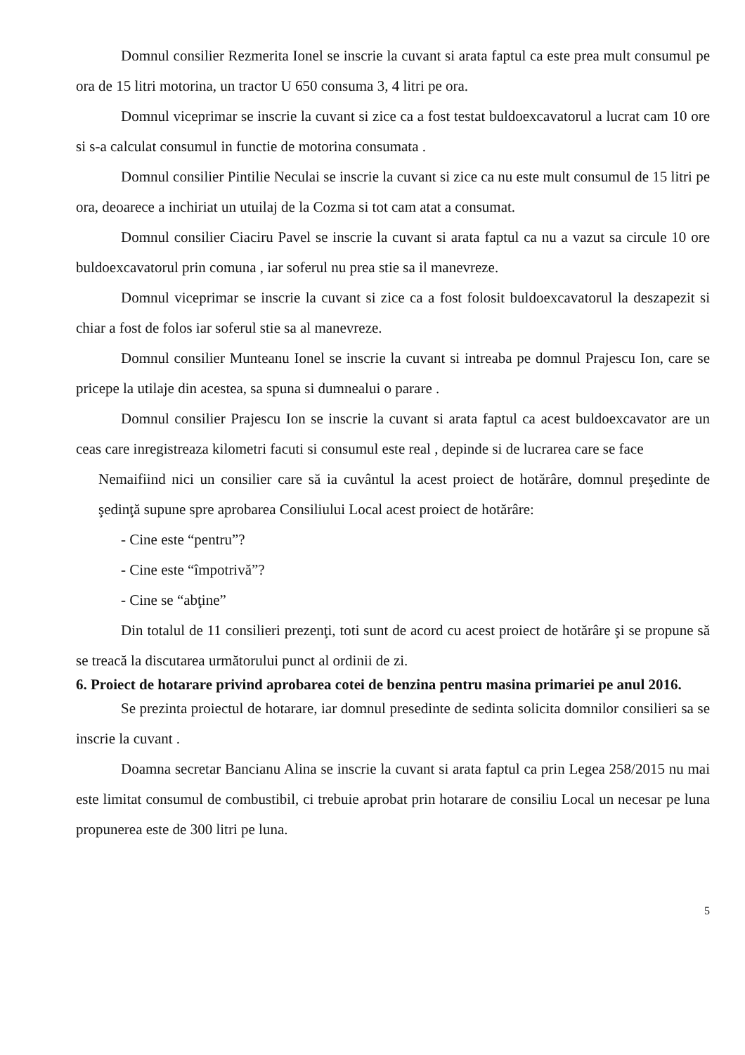Domnul consilier Rezmerita Ionel se inscrie la cuvant si arata faptul ca este prea mult consumul pe ora de 15 litri motorina, un tractor U 650 consuma 3, 4 litri pe ora.
Domnul viceprimar se inscrie la cuvant si zice ca a fost testat buldoexcavatorul a lucrat cam 10 ore si s-a calculat consumul in functie de motorina consumata .
Domnul consilier Pintilie Neculai se inscrie la cuvant si zice ca nu este mult consumul de 15 litri pe ora, deoarece a inchiriat un utuilaj de la Cozma si tot cam atat a consumat.
Domnul consilier Ciaciru Pavel se inscrie la cuvant si arata faptul ca nu a vazut sa circule 10 ore buldoexcavatorul prin comuna , iar soferul nu prea stie sa il manevreze.
Domnul viceprimar se inscrie la cuvant si zice ca a fost folosit buldoexcavatorul la deszapezit si chiar a fost de folos iar soferul stie sa al manevreze.
Domnul consilier Munteanu Ionel se inscrie la cuvant si intreaba pe domnul Prajescu Ion, care se pricepe la utilaje din acestea, sa spuna si dumnealui o parare .
Domnul consilier Prajescu Ion se inscrie la cuvant si arata faptul ca acest buldoexcavator are un ceas care inregistreaza kilometri facuti si consumul este real , depinde si de lucrarea care se face
Nemaifiind nici un consilier care să ia cuvântul la acest proiect de hotărâre, domnul preşedinte de şedinţă supune spre aprobarea Consiliului Local acest proiect de hotărâre:
- Cine este “pentru”?
- Cine este “împotrivă”?
- Cine se “abţine”
Din totalul de 11 consilieri prezenţi, toti sunt de acord cu acest proiect de hotărâre şi se propune să se treacă la discutarea următorului punct al ordinii de zi.
6. Proiect de hotarare privind aprobarea cotei de benzina pentru masina primariei pe anul 2016.
Se prezinta proiectul de hotarare, iar domnul presedinte de sedinta solicita domnilor consilieri sa se inscrie la cuvant .
Doamna secretar Bancianu Alina se inscrie la cuvant si arata faptul ca prin Legea 258/2015 nu mai este limitat consumul de combustibil, ci trebuie aprobat prin hotarare de consiliu Local un necesar pe luna propunerea este de 300 litri pe luna.
5